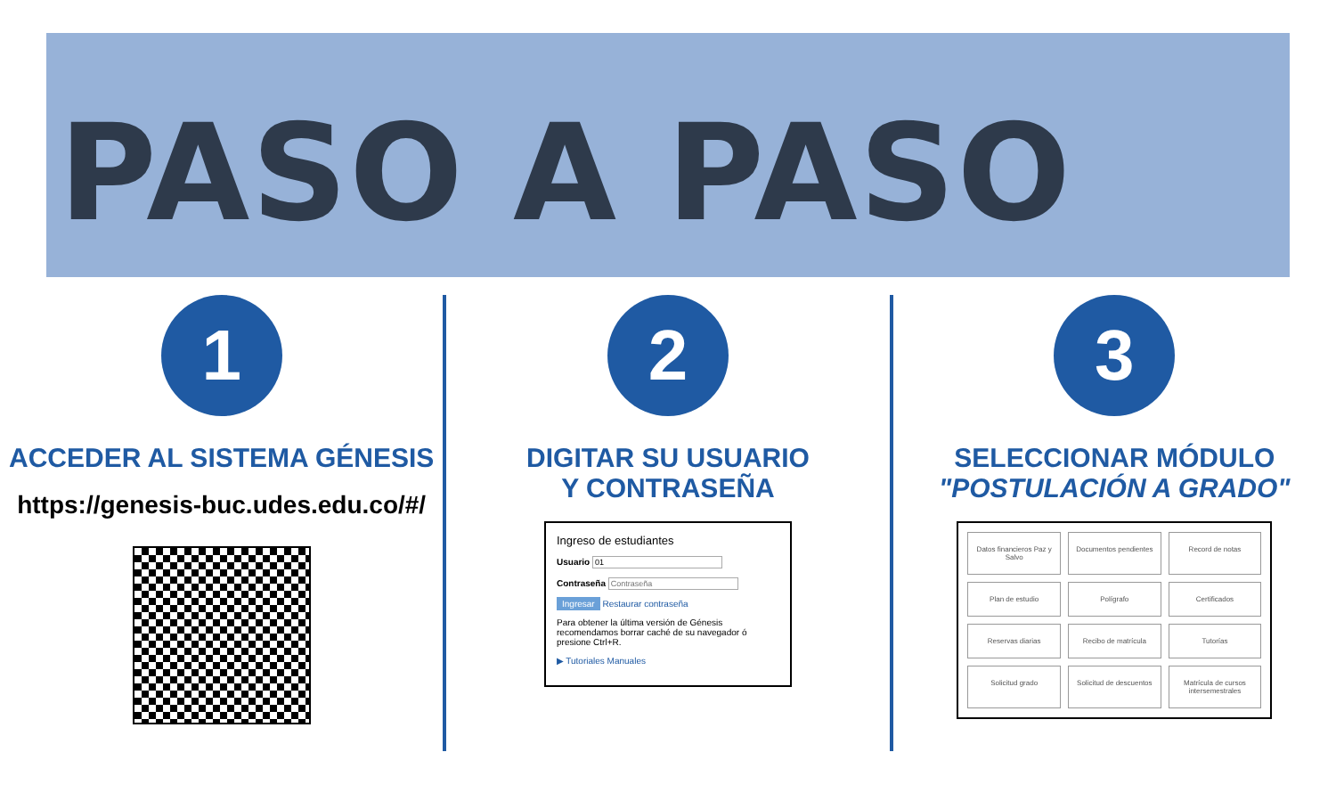PASO A PASO
1
ACCEDER AL SISTEMA GÉNESIS
https://genesis-buc.udes.edu.co/#/
2
DIGITAR SU USUARIO
Y CONTRASEÑA
Ingreso de estudiantes
Usuario
Contraseña
Ingresar Restaurar contraseña
Para obtener la última versión de Génesis recomendamos borrar caché de su navegador ó presione Ctrl+R.
▶ Tutoriales Manuales
3
SELECCIONAR MÓDULO
"POSTULACIÓN A GRADO"
Datos financieros Paz y Salvo
Documentos pendientes
Record de notas
Plan de estudio
Polígrafo
Certificados
Reservas diarias
Recibo de matrícula
Tutorías
Solicitud grado
Solicitud de descuentos
Matrícula de cursos intersemestrales